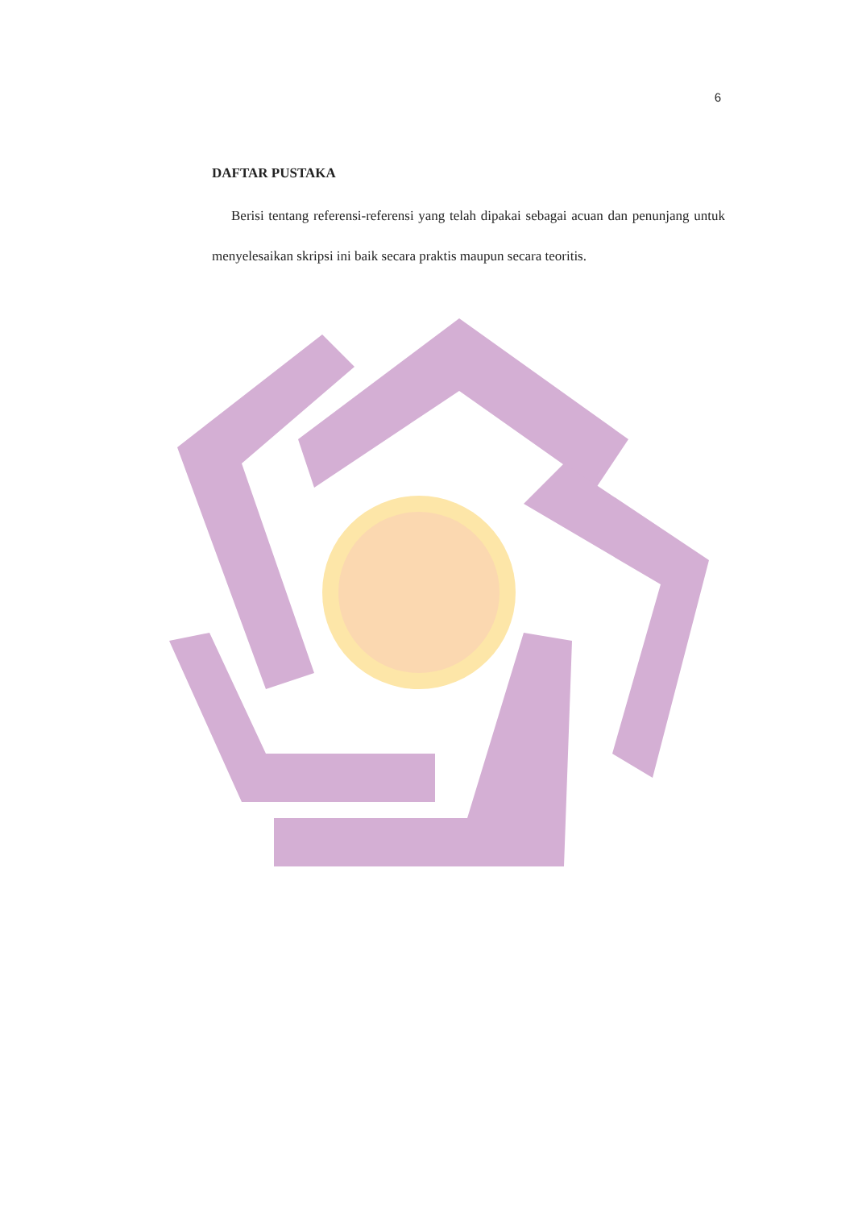6
DAFTAR PUSTAKA
Berisi tentang referensi-referensi yang telah dipakai sebagai acuan dan penunjang untuk menyelesaikan skripsi ini baik secara praktis maupun secara teoritis.